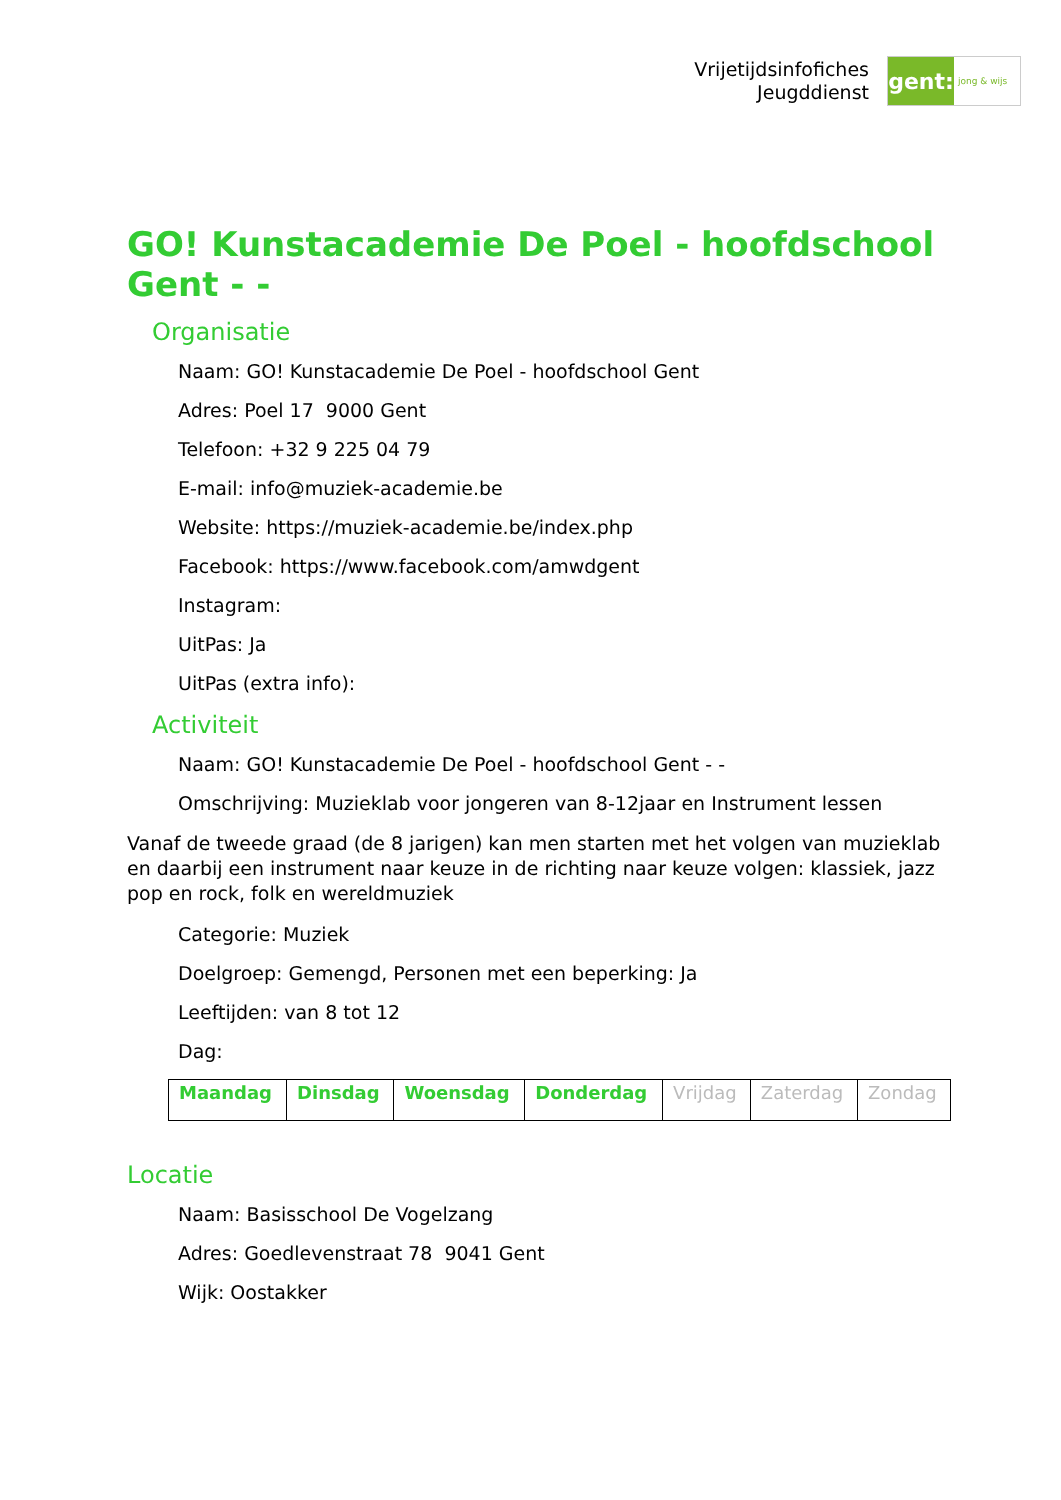Vrijetijdsinfofiches
Jeugddienst
gent:
jong & wijs
GO! Kunstacademie De Poel - hoofdschool Gent - -
Organisatie
Naam: GO! Kunstacademie De Poel - hoofdschool Gent
Adres: Poel 17 9000 Gent
Telefoon: +32 9 225 04 79
E-mail: info@muziek-academie.be
Website: https://muziek-academie.be/index.php
Facebook: https://www.facebook.com/amwdgent
Instagram:
UitPas: Ja
UitPas (extra info):
Activiteit
Naam: GO! Kunstacademie De Poel - hoofdschool Gent - -
Omschrijving: Muzieklab voor jongeren van 8-12jaar en Instrument lessen
Vanaf de tweede graad (de 8 jarigen) kan men starten met het volgen van muzieklab en daarbij een instrument naar keuze in de richting naar keuze volgen: klassiek, jazz pop en rock, folk en wereldmuziek
Categorie: Muziek
Doelgroep: Gemengd, Personen met een beperking: Ja
Leeftijden: van 8 tot 12
Dag:
| Maandag | Dinsdag | Woensdag | Donderdag | Vrijdag | Zaterdag | Zondag |
Locatie
Naam: Basisschool De Vogelzang
Adres: Goedlevenstraat 78 9041 Gent
Wijk: Oostakker